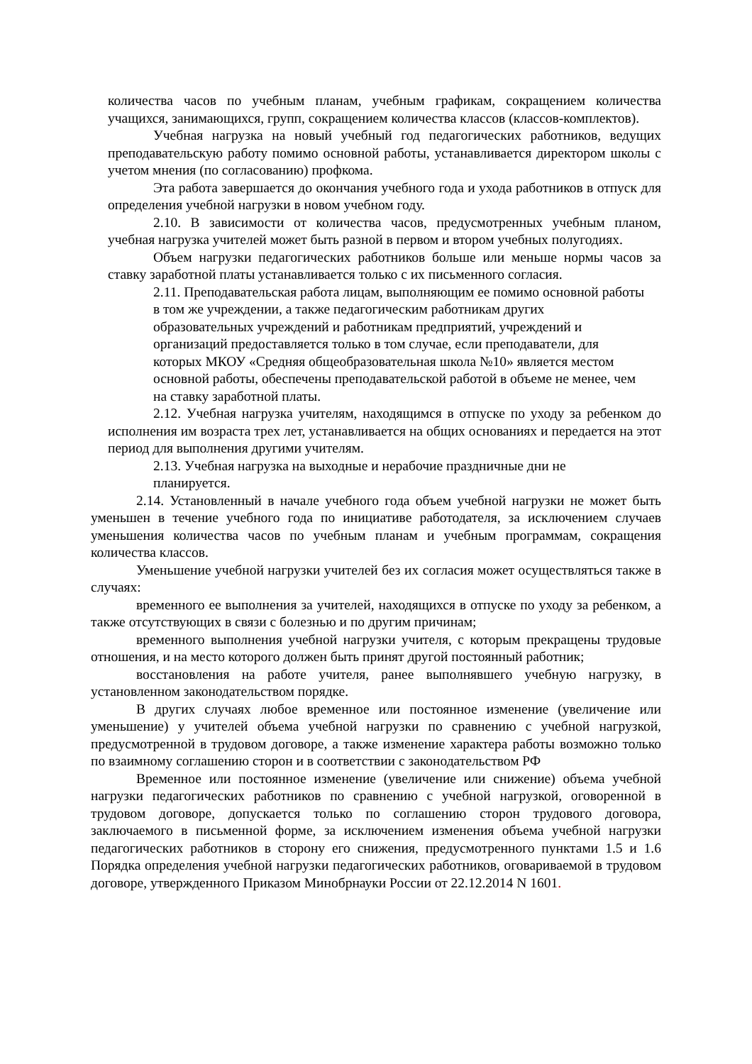количества часов по учебным планам, учебным графикам, сокращением количества учащихся, занимающихся, групп, сокращением количества классов (классов-комплектов).
Учебная нагрузка на новый учебный год педагогических работников, ведущих преподавательскую работу помимо основной работы, устанавливается директором школы с учетом мнения (по согласованию) профкома.
Эта работа завершается до окончания учебного года и ухода работников в отпуск для определения учебной нагрузки в новом учебном году.
2.10. В зависимости от количества часов, предусмотренных учебным планом, учебная нагрузка учителей может быть разной в первом и втором учебных полугодиях.
Объем нагрузки педагогических работников больше или меньше нормы часов за ставку заработной платы устанавливается только с их письменного согласия.
2.11. Преподавательская работа лицам, выполняющим ее помимо основной работы в том же учреждении, а также педагогическим работникам других образовательных учреждений и работникам предприятий, учреждений и организаций предоставляется только в том случае, если преподаватели, для которых МКОУ «Средняя общеобразовательная школа №10» является местом основной работы, обеспечены преподавательской работой в объеме не менее, чем на ставку заработной платы.
2.12. Учебная нагрузка учителям, находящимся в отпуске по уходу за ребенком до исполнения им возраста трех лет, устанавливается на общих основаниях и передается на этот период для выполнения другими учителям.
2.13. Учебная нагрузка на выходные и нерабочие праздничные дни не планируется.
2.14. Установленный в начале учебного года объем учебной нагрузки не может быть уменьшен в течение учебного года по инициативе работодателя, за исключением случаев уменьшения количества часов по учебным планам и учебным программам, сокращения количества классов.
Уменьшение учебной нагрузки учителей без их согласия может осуществляться также в случаях:
временного ее выполнения за учителей, находящихся в отпуске по уходу за ребенком, а также отсутствующих в связи с болезнью и по другим причинам;
временного выполнения учебной нагрузки учителя, с которым прекращены трудовые отношения, и на место которого должен быть принят другой постоянный работник;
восстановления на работе учителя, ранее выполнявшего учебную нагрузку, в установленном законодательством порядке.
В других случаях любое временное или постоянное изменение (увеличение или уменьшение) у учителей объема учебной нагрузки по сравнению с учебной нагрузкой, предусмотренной в трудовом договоре, а также изменение характера работы возможно только по взаимному соглашению сторон и в соответствии с законодательством РФ
Временное или постоянное изменение (увеличение или снижение) объема учебной нагрузки педагогических работников по сравнению с учебной нагрузкой, оговоренной в трудовом договоре, допускается только по соглашению сторон трудового договора, заключаемого в письменной форме, за исключением изменения объема учебной нагрузки педагогических работников в сторону его снижения, предусмотренного пунктами 1.5 и 1.6 Порядка определения учебной нагрузки педагогических работников, оговариваемой в трудовом договоре, утвержденного Приказом Минобрнауки России от 22.12.2014 N 1601.